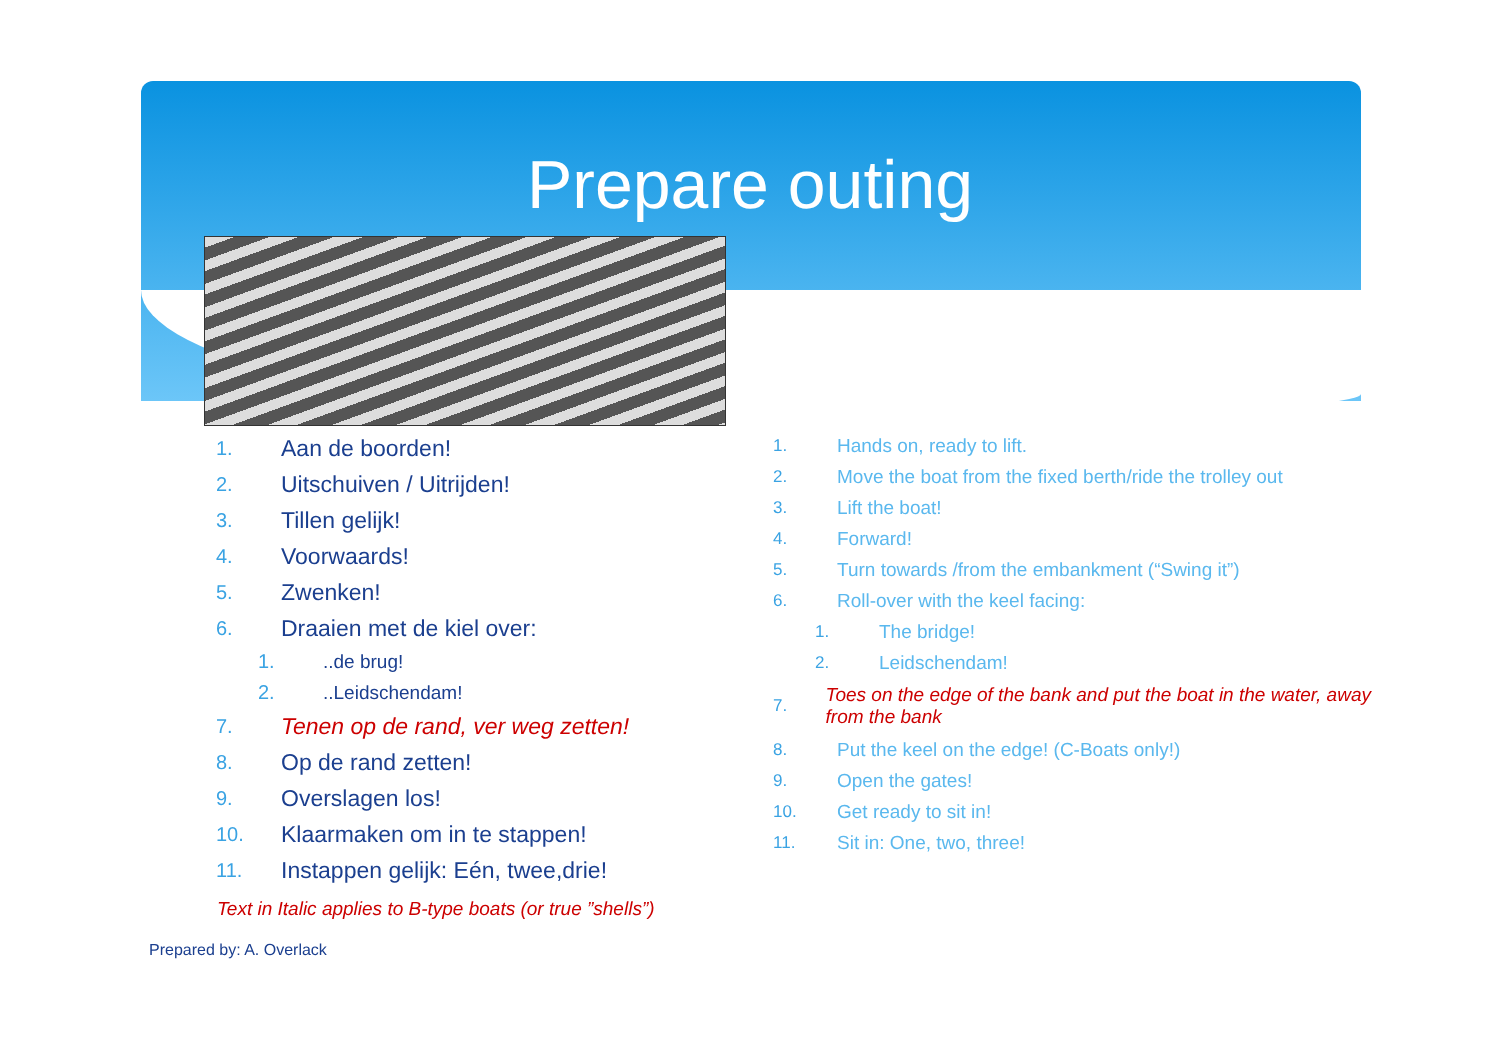Prepare outing
1. Aan de boorden!
2. Uitschuiven / Uitrijden!
3. Tillen gelijk!
4. Voorwaards!
5. Zwenken!
6. Draaien met de kiel over:
1...de brug!
2...Leidschendam!
7. Tenen op de rand, ver weg zetten!
8. Op de rand zetten!
9. Overslagen los!
10. Klaarmaken om in te stappen!
11. Instappen gelijk: Eén, twee,drie!
1. Hands on, ready to lift.
2. Move the boat from the fixed berth/ride the trolley out
3. Lift the boat!
4. Forward!
5. Turn towards /from the embankment (“Swing it”)
6. Roll-over with the keel facing:
1. The bridge!
2. Leidschendam!
7. Toes on the edge of the bank and put the boat in the water, away from the bank
8. Put the keel on the edge! (C-Boats only!)
9. Open the gates!
10. Get ready to sit in!
11. Sit in: One, two, three!
Text in Italic applies to B-type boats (or true ”shells”)
Prepared by: A. Overlack